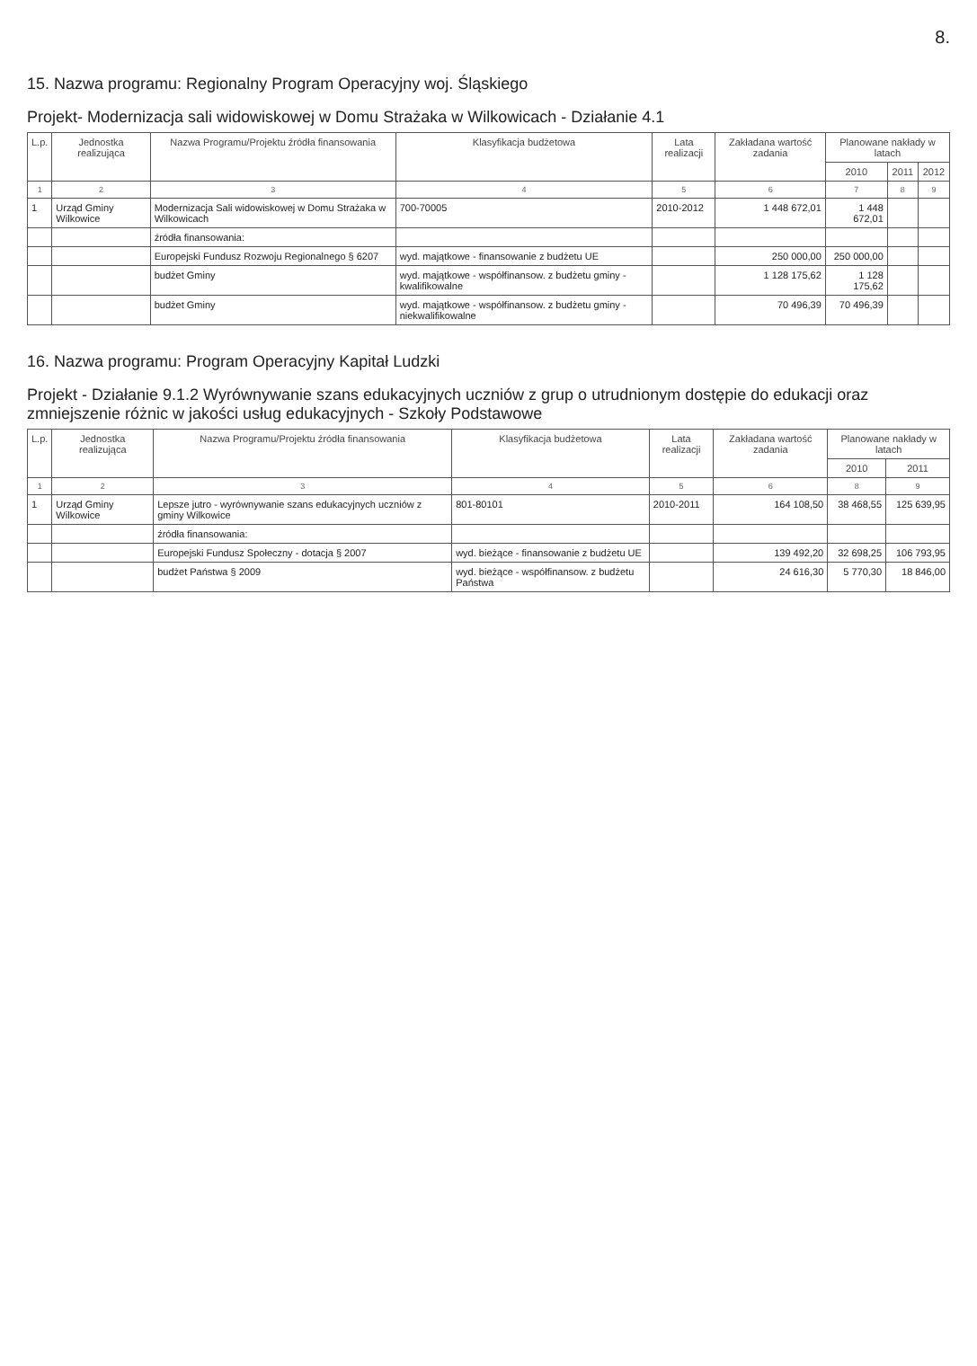8.
15. Nazwa programu: Regionalny Program Operacyjny woj. Śląskiego
Projekt- Modernizacja sali widowiskowej w Domu Strażaka w Wilkowicach - Działanie 4.1
| L.p. | Jednostka realizująca | Nazwa Programu/Projektu źródła finansowania | Klasyfikacja budżetowa | Lata realizacji | Zakładana wartość zadania | Planowane nakłady w latach | | |
| --- | --- | --- | --- | --- | --- | --- | --- | --- |
| | | | | | | 2010 | 2011 | 2012 |
| 1 | 2 | 3 | 4 | 5 | 6 | 7 | 8 | 9 |
| 1 | Urząd Gminy Wilkowice | Modernizacja Sali widowiskowej w Domu Strażaka w Wilkowicach | 700-70005 | 2010-2012 | 1 448 672,01 | 1 448 672,01 | | |
| | | źródła finansowania: | | | | | | |
| | | Europejski Fundusz Rozwoju Regionalnego § 6207 | wyd. majątkowe - finansowanie z budżetu UE | | 250 000,00 | 250 000,00 | | |
| | | budżet Gminy | wyd. majątkowe - współfinansow. z budżetu gminy - kwalifikowalne | | 1 128 175,62 | 1 128 175,62 | | |
| | | budżet Gminy | wyd. majątkowe - współfinansow. z budżetu gminy - niekwalifikowalne | | 70 496,39 | 70 496,39 | | |
16. Nazwa programu: Program Operacyjny Kapitał Ludzki
Projekt - Działanie 9.1.2 Wyrównywanie szans edukacyjnych uczniów z grup o utrudnionym dostępie do edukacji oraz zmniejszenie różnic w jakości usług edukacyjnych - Szkoły Podstawowe
| L.p. | Jednostka realizująca | Nazwa Programu/Projektu źródła finansowania | Klasyfikacja budżetowa | Lata realizacji | Zakładana wartość zadania | Planowane nakłady w latach | |
| --- | --- | --- | --- | --- | --- | --- | --- |
| | | | | | | 2010 | 2011 |
| 1 | 2 | 3 | 4 | 5 | 6 | 8 | 9 |
| 1 | Urząd Gminy Wilkowice | Lepsze jutro - wyrównywanie szans edukacyjnych uczniów z gminy Wilkowice | 801-80101 | 2010-2011 | 164 108,50 | 38 468,55 | 125 639,95 |
| | | źródła finansowania: | | | | | |
| | | Europejski Fundusz Społeczny - dotacja § 2007 | wyd. bieżące - finansowanie z budżetu UE | | 139 492,20 | 32 698,25 | 106 793,95 |
| | | budżet Państwa § 2009 | wyd. bieżące - współfinansow. z budżetu Państwa | | 24 616,30 | 5 770,30 | 18 846,00 |